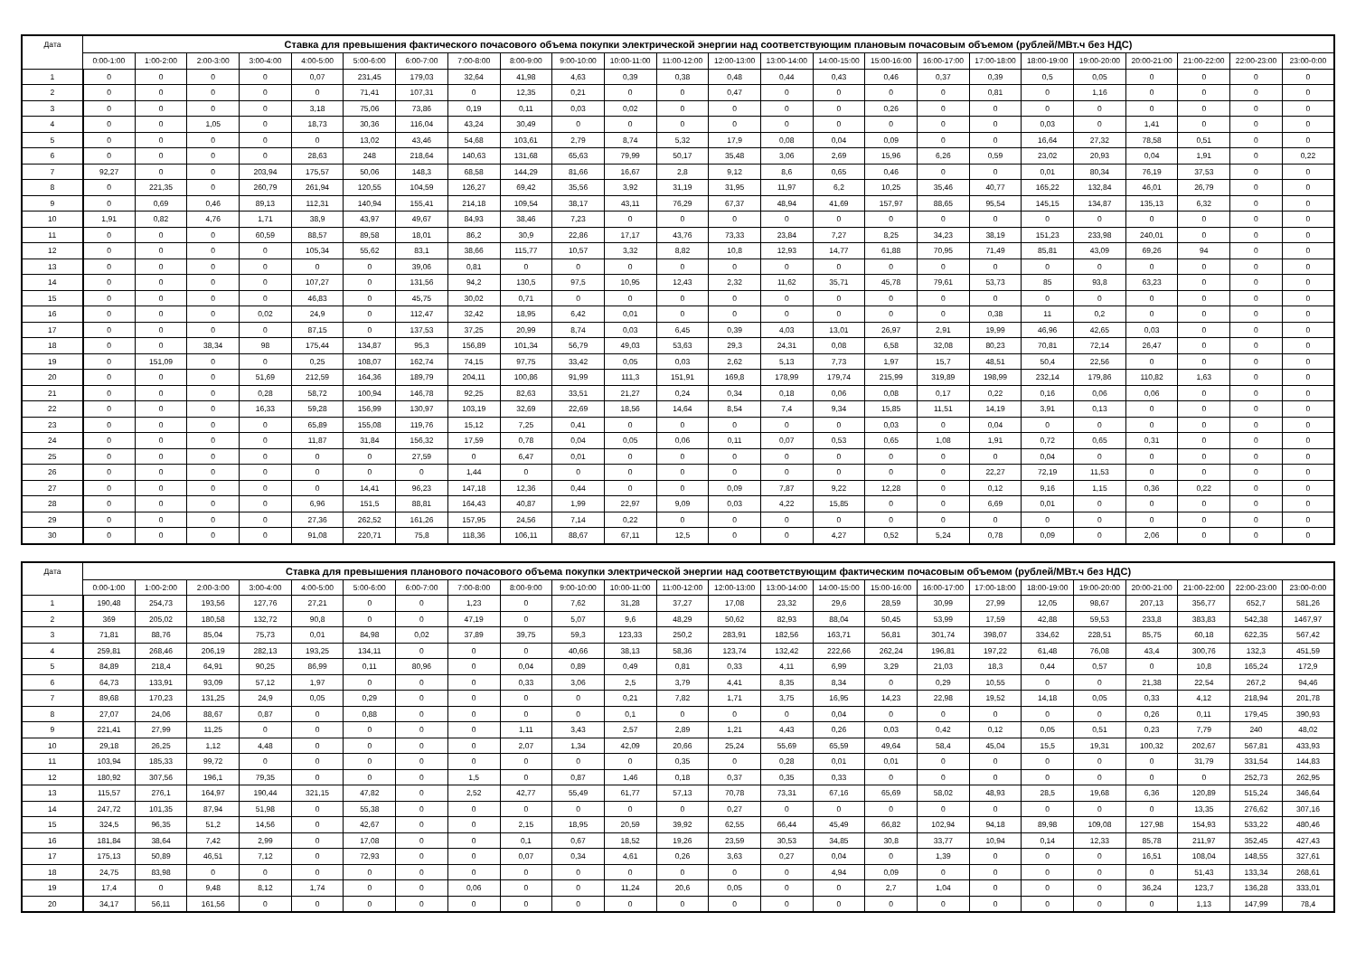| Дата | Ставка для превышения фактического почасового объема покупки электрической энергии над соответствующим плановым почасовым объемом (рублей/МВт.ч без НДС) | | | | | | | | | | | | | | | | | | | | | | | |
| --- | --- | --- | --- | --- | --- | --- | --- | --- | --- | --- | --- | --- | --- | --- | --- | --- | --- | --- | --- | --- | --- | --- | --- | --- |
| | 0:00-1:00 | 1:00-2:00 | 2:00-3:00 | 3:00-4:00 | 4:00-5:00 | 5:00-6:00 | 6:00-7:00 | 7:00-8:00 | 8:00-9:00 | 9:00-10:00 | 10:00-11:00 | 11:00-12:00 | 12:00-13:00 | 13:00-14:00 | 14:00-15:00 | 15:00-16:00 | 16:00-17:00 | 17:00-18:00 | 18:00-19:00 | 19:00-20:00 | 20:00-21:00 | 21:00-22:00 | 22:00-23:00 | 23:00-0:00 |
| 1 | 0 | 0 | 0 | 0 | 0,07 | 231,45 | 179,03 | 32,64 | 41,98 | 4,63 | 0,39 | 0,38 | 0,48 | 0,44 | 0,43 | 0,46 | 0,37 | 0,39 | 0,5 | 0,05 | 0 | 0 | 0 | 0 |
| 2 | 0 | 0 | 0 | 0 | 0 | 71,41 | 107,31 | 0 | 12,35 | 0,21 | 0 | 0 | 0,47 | 0 | 0 | 0 | 0 | 0,81 | 0 | 1,16 | 0 | 0 | 0 | 0 |
| 3 | 0 | 0 | 0 | 0 | 3,18 | 75,06 | 73,86 | 0,19 | 0,11 | 0,03 | 0,02 | 0 | 0 | 0 | 0 | 0,26 | 0 | 0 | 0 | 0 | 0 | 0 | 0 | 0 |
| 4 | 0 | 0 | 1,05 | 0 | 18,73 | 30,36 | 116,04 | 43,24 | 30,49 | 0 | 0 | 0 | 0 | 0 | 0 | 0 | 0 | 0 | 0,03 | 0 | 1,41 | 0 | 0 | 0 |
| 5 | 0 | 0 | 0 | 0 | 0 | 13,02 | 43,46 | 54,68 | 103,61 | 2,79 | 8,74 | 5,32 | 17,9 | 0,08 | 0,04 | 0,09 | 0 | 0 | 16,64 | 27,32 | 78,58 | 0,51 | 0 | 0 |
| 6 | 0 | 0 | 0 | 0 | 28,63 | 248 | 218,64 | 140,63 | 131,68 | 65,63 | 79,99 | 50,17 | 35,48 | 3,06 | 2,69 | 15,96 | 6,26 | 0,59 | 23,02 | 20,93 | 0,04 | 1,91 | 0 | 0,22 |
| 7 | 92,27 | 0 | 0 | 203,94 | 175,57 | 50,06 | 148,3 | 68,58 | 144,29 | 81,66 | 16,67 | 2,8 | 9,12 | 8,6 | 0,65 | 0,46 | 0 | 0 | 0,01 | 80,34 | 76,19 | 37,53 | 0 | 0 |
| 8 | 0 | 221,35 | 0 | 260,79 | 261,94 | 120,55 | 104,59 | 126,27 | 69,42 | 35,56 | 3,92 | 31,19 | 31,95 | 11,97 | 6,2 | 10,25 | 35,46 | 40,77 | 165,22 | 132,84 | 46,01 | 26,79 | 0 | 0 |
| 9 | 0 | 0,69 | 0,46 | 89,13 | 112,31 | 140,94 | 155,41 | 214,18 | 109,54 | 38,17 | 43,11 | 76,29 | 67,37 | 48,94 | 41,69 | 157,97 | 88,65 | 95,54 | 145,15 | 134,87 | 135,13 | 6,32 | 0 | 0 |
| 10 | 1,91 | 0,82 | 4,76 | 1,71 | 38,9 | 43,97 | 49,67 | 84,93 | 38,46 | 7,23 | 0 | 0 | 0 | 0 | 0 | 0 | 0 | 0 | 0 | 0 | 0 | 0 | 0 | 0 |
| 11 | 0 | 0 | 0 | 60,59 | 88,57 | 89,58 | 18,01 | 86,2 | 30,9 | 22,86 | 17,17 | 43,76 | 73,33 | 23,84 | 7,27 | 8,25 | 34,23 | 38,19 | 151,23 | 233,98 | 240,01 | 0 | 0 | 0 |
| 12 | 0 | 0 | 0 | 0 | 105,34 | 55,62 | 83,1 | 38,66 | 115,77 | 10,57 | 3,32 | 8,82 | 10,8 | 12,93 | 14,77 | 61,88 | 70,95 | 71,49 | 85,81 | 43,09 | 69,26 | 94 | 0 | 0 |
| 13 | 0 | 0 | 0 | 0 | 0 | 0 | 39,06 | 0,81 | 0 | 0 | 0 | 0 | 0 | 0 | 0 | 0 | 0 | 0 | 0 | 0 | 0 | 0 | 0 | 0 |
| 14 | 0 | 0 | 0 | 0 | 107,27 | 0 | 131,56 | 94,2 | 130,5 | 97,5 | 10,95 | 12,43 | 2,32 | 11,62 | 35,71 | 45,78 | 79,61 | 53,73 | 85 | 93,8 | 63,23 | 0 | 0 | 0 |
| 15 | 0 | 0 | 0 | 0 | 46,83 | 0 | 45,75 | 30,02 | 0,71 | 0 | 0 | 0 | 0 | 0 | 0 | 0 | 0 | 0 | 0 | 0 | 0 | 0 | 0 | 0 |
| 16 | 0 | 0 | 0 | 0,02 | 24,9 | 0 | 112,47 | 32,42 | 18,95 | 6,42 | 0,01 | 0 | 0 | 0 | 0 | 0 | 0 | 0,38 | 11 | 0,2 | 0 | 0 | 0 | 0 |
| 17 | 0 | 0 | 0 | 0 | 87,15 | 0 | 137,53 | 37,25 | 20,99 | 8,74 | 0,03 | 6,45 | 0,39 | 4,03 | 13,01 | 26,97 | 2,91 | 19,99 | 46,96 | 42,65 | 0,03 | 0 | 0 | 0 |
| 18 | 0 | 0 | 38,34 | 98 | 175,44 | 134,87 | 95,3 | 156,89 | 101,34 | 56,79 | 49,03 | 53,63 | 29,3 | 24,31 | 0,08 | 6,58 | 32,08 | 80,23 | 70,81 | 72,14 | 26,47 | 0 | 0 | 0 |
| 19 | 0 | 151,09 | 0 | 0 | 0,25 | 108,07 | 162,74 | 74,15 | 97,75 | 33,42 | 0,05 | 0,03 | 2,62 | 5,13 | 7,73 | 1,97 | 15,7 | 48,51 | 50,4 | 22,56 | 0 | 0 | 0 | 0 |
| 20 | 0 | 0 | 0 | 51,69 | 212,59 | 164,36 | 189,79 | 204,11 | 100,86 | 91,99 | 111,3 | 151,91 | 169,8 | 178,99 | 179,74 | 215,99 | 319,89 | 198,99 | 232,14 | 179,86 | 110,82 | 1,63 | 0 | 0 |
| 21 | 0 | 0 | 0 | 0,28 | 58,72 | 100,94 | 146,78 | 92,25 | 82,63 | 33,51 | 21,27 | 0,24 | 0,34 | 0,18 | 0,06 | 0,08 | 0,17 | 0,22 | 0,16 | 0,06 | 0,06 | 0 | 0 | 0 |
| 22 | 0 | 0 | 0 | 16,33 | 59,28 | 156,99 | 130,97 | 103,19 | 32,69 | 22,69 | 18,56 | 14,64 | 8,54 | 7,4 | 9,34 | 15,85 | 11,51 | 14,19 | 3,91 | 0,13 | 0 | 0 | 0 | 0 |
| 23 | 0 | 0 | 0 | 0 | 65,89 | 155,08 | 119,76 | 15,12 | 7,25 | 0,41 | 0 | 0 | 0 | 0 | 0 | 0,03 | 0 | 0,04 | 0 | 0 | 0 | 0 | 0 | 0 |
| 24 | 0 | 0 | 0 | 0 | 11,87 | 31,84 | 156,32 | 17,59 | 0,78 | 0,04 | 0,05 | 0,06 | 0,11 | 0,07 | 0,53 | 0,65 | 1,08 | 1,91 | 0,72 | 0,65 | 0,31 | 0 | 0 | 0 |
| 25 | 0 | 0 | 0 | 0 | 0 | 0 | 27,59 | 0 | 6,47 | 0,01 | 0 | 0 | 0 | 0 | 0 | 0 | 0 | 0 | 0,04 | 0 | 0 | 0 | 0 | 0 |
| 26 | 0 | 0 | 0 | 0 | 0 | 0 | 0 | 1,44 | 0 | 0 | 0 | 0 | 0 | 0 | 0 | 0 | 0 | 22,27 | 72,19 | 11,53 | 0 | 0 | 0 | 0 |
| 27 | 0 | 0 | 0 | 0 | 0 | 14,41 | 96,23 | 147,18 | 12,36 | 0,44 | 0 | 0 | 0,09 | 7,87 | 9,22 | 12,28 | 0 | 0,12 | 9,16 | 1,15 | 0,36 | 0,22 | 0 | 0 |
| 28 | 0 | 0 | 0 | 0 | 6,96 | 151,5 | 88,81 | 164,43 | 40,87 | 1,99 | 22,97 | 9,09 | 0,03 | 4,22 | 15,85 | 0 | 0 | 6,69 | 0,01 | 0 | 0 | 0 | 0 | 0 |
| 29 | 0 | 0 | 0 | 0 | 27,36 | 262,52 | 161,26 | 157,95 | 24,56 | 7,14 | 0,22 | 0 | 0 | 0 | 0 | 0 | 0 | 0 | 0 | 0 | 0 | 0 | 0 | 0 |
| 30 | 0 | 0 | 0 | 0 | 91,08 | 220,71 | 75,8 | 118,36 | 106,11 | 88,67 | 67,11 | 12,5 | 0 | 0 | 4,27 | 0,52 | 5,24 | 0,78 | 0,09 | 0 | 2,06 | 0 | 0 | 0 |
| Дата | Ставка для превышения планового почасового объема покупки электрической энергии над соответствующим фактическим почасовым объемом (рублей/МВт.ч без НДС) | | | | | | | | | | | | | | | | | | | | | | | |
| --- | --- | --- | --- | --- | --- | --- | --- | --- | --- | --- | --- | --- | --- | --- | --- | --- | --- | --- | --- | --- | --- | --- | --- | --- |
| | 0:00-1:00 | 1:00-2:00 | 2:00-3:00 | 3:00-4:00 | 4:00-5:00 | 5:00-6:00 | 6:00-7:00 | 7:00-8:00 | 8:00-9:00 | 9:00-10:00 | 10:00-11:00 | 11:00-12:00 | 12:00-13:00 | 13:00-14:00 | 14:00-15:00 | 15:00-16:00 | 16:00-17:00 | 17:00-18:00 | 18:00-19:00 | 19:00-20:00 | 20:00-21:00 | 21:00-22:00 | 22:00-23:00 | 23:00-0:00 |
| 1 | 190,48 | 254,73 | 193,56 | 127,76 | 27,21 | 0 | 0 | 1,23 | 0 | 7,62 | 31,28 | 37,27 | 17,08 | 23,32 | 29,6 | 28,59 | 30,99 | 27,99 | 12,05 | 98,67 | 207,13 | 356,77 | 652,7 | 581,26 |
| 2 | 369 | 205,02 | 180,58 | 132,72 | 90,8 | 0 | 0 | 47,19 | 0 | 5,07 | 9,6 | 48,29 | 50,62 | 82,93 | 88,04 | 50,45 | 53,99 | 17,59 | 42,88 | 59,53 | 233,8 | 383,83 | 542,38 | 1467,97 |
| 3 | 71,81 | 88,76 | 85,04 | 75,73 | 0,01 | 84,98 | 0,02 | 37,89 | 39,75 | 59,3 | 123,33 | 250,2 | 283,91 | 182,56 | 163,71 | 56,81 | 301,74 | 398,07 | 334,62 | 228,51 | 85,75 | 60,18 | 622,35 | 567,42 |
| 4 | 259,81 | 268,46 | 206,19 | 282,13 | 193,25 | 134,11 | 0 | 0 | 0 | 40,66 | 38,13 | 58,36 | 123,74 | 132,42 | 222,66 | 262,24 | 196,81 | 197,22 | 61,48 | 76,08 | 43,4 | 300,76 | 132,3 | 451,59 |
| 5 | 84,89 | 218,4 | 64,91 | 90,25 | 86,99 | 0,11 | 80,96 | 0 | 0,04 | 0,89 | 0,49 | 0,81 | 0,33 | 4,11 | 6,99 | 3,29 | 21,03 | 18,3 | 0,44 | 0,57 | 0 | 10,8 | 165,24 | 172,9 |
| 6 | 64,73 | 133,91 | 93,09 | 57,12 | 1,97 | 0 | 0 | 0 | 0,33 | 3,06 | 2,5 | 3,79 | 4,41 | 8,35 | 8,34 | 0 | 0,29 | 10,55 | 0 | 0 | 21,38 | 22,54 | 267,2 | 94,46 |
| 7 | 89,68 | 170,23 | 131,25 | 24,9 | 0,05 | 0,29 | 0 | 0 | 0 | 0 | 0,21 | 7,82 | 1,71 | 3,75 | 16,95 | 14,23 | 22,98 | 19,52 | 14,18 | 0,05 | 0,33 | 4,12 | 218,94 | 201,78 |
| 8 | 27,07 | 24,06 | 88,67 | 0,87 | 0 | 0,88 | 0 | 0 | 0 | 0 | 0,1 | 0 | 0 | 0 | 0,04 | 0 | 0 | 0 | 0 | 0 | 0,26 | 0,11 | 179,45 | 390,93 |
| 9 | 221,41 | 27,99 | 11,25 | 0 | 0 | 0 | 0 | 0 | 1,11 | 3,43 | 2,57 | 2,89 | 1,21 | 4,43 | 0,26 | 0,03 | 0,42 | 0,12 | 0,05 | 0,51 | 0,23 | 7,79 | 240 | 48,02 |
| 10 | 29,18 | 26,25 | 1,12 | 4,48 | 0 | 0 | 0 | 0 | 2,07 | 1,34 | 42,09 | 20,66 | 25,24 | 55,69 | 65,59 | 49,64 | 58,4 | 45,04 | 15,5 | 19,31 | 100,32 | 202,67 | 567,81 | 433,93 |
| 11 | 103,94 | 185,33 | 99,72 | 0 | 0 | 0 | 0 | 0 | 0 | 0 | 0 | 0,35 | 0 | 0,28 | 0,01 | 0,01 | 0 | 0 | 0 | 0 | 0 | 31,79 | 331,54 | 144,83 |
| 12 | 180,92 | 307,56 | 196,1 | 79,35 | 0 | 0 | 0 | 1,5 | 0 | 0,87 | 1,46 | 0,18 | 0,37 | 0,35 | 0,33 | 0 | 0 | 0 | 0 | 0 | 0 | 0 | 252,73 | 262,95 |
| 13 | 115,57 | 276,1 | 164,97 | 190,44 | 321,15 | 47,82 | 0 | 2,52 | 42,77 | 55,49 | 61,77 | 57,13 | 70,78 | 73,31 | 67,16 | 65,69 | 58,02 | 48,93 | 28,5 | 19,68 | 6,36 | 120,89 | 515,24 | 346,64 |
| 14 | 247,72 | 101,35 | 87,94 | 51,98 | 0 | 55,38 | 0 | 0 | 0 | 0 | 0 | 0 | 0,27 | 0 | 0 | 0 | 0 | 0 | 0 | 0 | 0 | 13,35 | 276,62 | 307,16 |
| 15 | 324,5 | 96,35 | 51,2 | 14,56 | 0 | 42,67 | 0 | 0 | 2,15 | 18,95 | 20,59 | 39,92 | 62,55 | 66,44 | 45,49 | 66,82 | 102,94 | 94,18 | 89,98 | 109,08 | 127,98 | 154,93 | 533,22 | 480,46 |
| 16 | 181,84 | 38,64 | 7,42 | 2,99 | 0 | 17,08 | 0 | 0 | 0,1 | 0,67 | 18,52 | 19,26 | 23,59 | 30,53 | 34,85 | 30,8 | 33,77 | 10,94 | 0,14 | 12,33 | 85,78 | 211,97 | 352,45 | 427,43 |
| 17 | 175,13 | 50,89 | 46,51 | 7,12 | 0 | 72,93 | 0 | 0 | 0,07 | 0,34 | 4,61 | 0,26 | 3,63 | 0,27 | 0,04 | 0 | 1,39 | 0 | 0 | 0 | 16,51 | 108,04 | 148,55 | 327,61 |
| 18 | 24,75 | 83,98 | 0 | 0 | 0 | 0 | 0 | 0 | 0 | 0 | 0 | 0 | 0 | 0 | 4,94 | 0,09 | 0 | 0 | 0 | 0 | 0 | 51,43 | 133,34 | 268,61 |
| 19 | 17,4 | 0 | 9,48 | 8,12 | 1,74 | 0 | 0 | 0,06 | 0 | 0 | 11,24 | 20,6 | 0,05 | 0 | 0 | 2,7 | 1,04 | 0 | 0 | 0 | 36,24 | 123,7 | 136,28 | 333,01 |
| 20 | 34,17 | 56,11 | 161,56 | 0 | 0 | 0 | 0 | 0 | 0 | 0 | 0 | 0 | 0 | 0 | 0 | 0 | 0 | 0 | 0 | 0 | 0 | 1,13 | 147,99 | 78,4 |